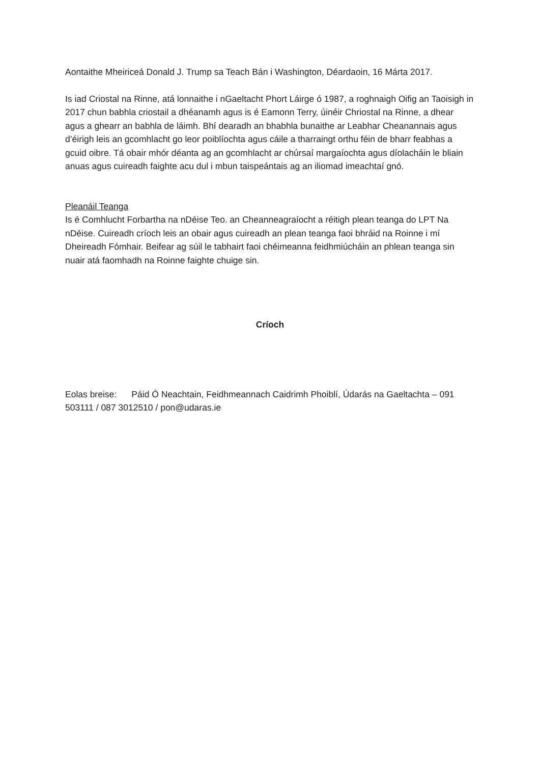Aontaithe Mheiriceá Donald J. Trump sa Teach Bán i Washington, Déardaoin, 16 Márta 2017.
Is iad Criostal na Rinne, atá lonnaithe i nGaeltacht Phort Láirge ó 1987, a roghnaigh Oifig an Taoisigh in 2017 chun babhla criostail a dhéanamh agus is é Eamonn Terry, úinéir Chriostal na Rinne, a dhear agus a ghearr an babhla de láimh. Bhí dearadh an bhabhla bunaithe ar Leabhar Cheanannais agus d’éirigh leis an gcomhlacht go leor poiblíochta agus cáile a tharraingt orthu féin de bharr feabhas a gcuid oibre. Tá obair mhór déanta ag an gcomhlacht ar chúrsaí margaíochta agus díolacháin le bliain anuas agus cuireadh faighte acu dul i mbun taispeántais ag an iliomad imeachtaí gnó.
Pleanáil Teanga
Is é Comhlucht Forbartha na nDéise Teo. an Cheanneagraíocht a réitigh plean teanga do LPT Na nDéise. Cuireadh críoch leis an obair agus cuireadh an plean teanga faoi bhráid na Roinne i mí Dheireadh Fómhair. Beifear ag súil le tabhairt faoi chéimeanna feidhmiúcháin an phlean teanga sin nuair atá faomhadh na Roinne faighte chuige sin.
Críoch
Eolas breise: Páid Ó Neachtain, Feidhmeannach Caidrimh Phoiblí, Údarás na Gaeltachta – 091 503111 / 087 3012510 / pon@udaras.ie